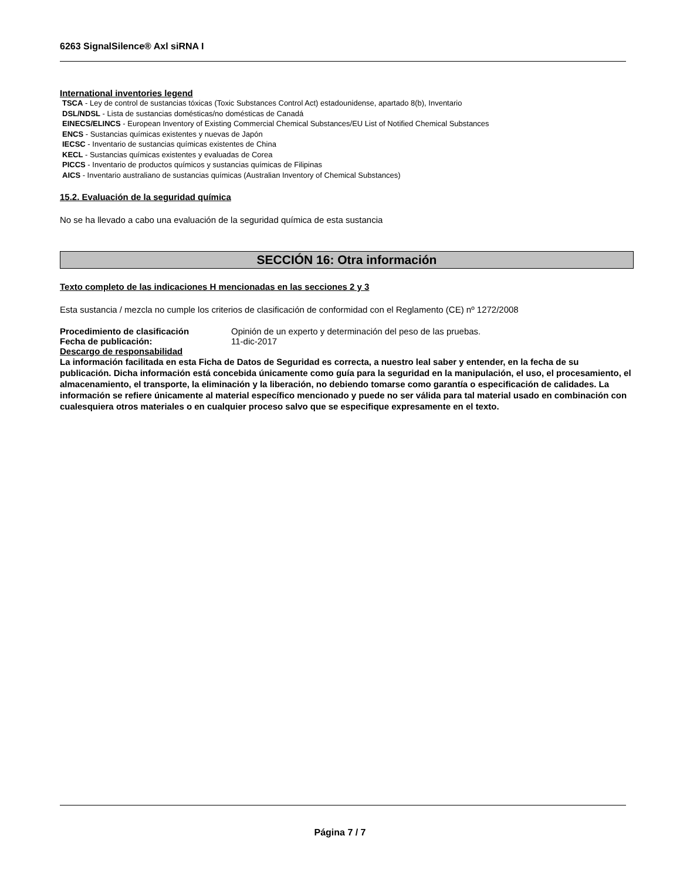6263 SignalSilence® Axl siRNA I
International inventories legend
TSCA - Ley de control de sustancias tóxicas (Toxic Substances Control Act) estadounidense, apartado 8(b), Inventario
DSL/NDSL - Lista de sustancias domésticas/no domésticas de Canadá
EINECS/ELINCS - European Inventory of Existing Commercial Chemical Substances/EU List of Notified Chemical Substances
ENCS - Sustancias químicas existentes y nuevas de Japón
IECSC - Inventario de sustancias químicas existentes de China
KECL - Sustancias químicas existentes y evaluadas de Corea
PICCS - Inventario de productos químicos y sustancias químicas de Filipinas
AICS - Inventario australiano de sustancias químicas (Australian Inventory of Chemical Substances)
15.2. Evaluación de la seguridad química
No se ha llevado a cabo una evaluación de la seguridad química de esta sustancia
SECCIÓN 16: Otra información
Texto completo de las indicaciones H mencionadas en las secciones 2 y 3
Esta sustancia / mezcla no cumple los criterios de clasificación de conformidad con el Reglamento (CE) nº 1272/2008
Procedimiento de clasificación Opinión de un experto y determinación del peso de las pruebas.
Fecha de publicación: 11-dic-2017
Descargo de responsabilidad
La información facilitada en esta Ficha de Datos de Seguridad es correcta, a nuestro leal saber y entender, en la fecha de su publicación. Dicha información está concebida únicamente como guía para la seguridad en la manipulación, el uso, el procesamiento, el almacenamiento, el transporte, la eliminación y la liberación, no debiendo tomarse como garantía o especificación de calidades. La información se refiere únicamente al material específico mencionado y puede no ser válida para tal material usado en combinación con cualesquiera otros materiales o en cualquier proceso salvo que se especifique expresamente en el texto.
Página 7 / 7